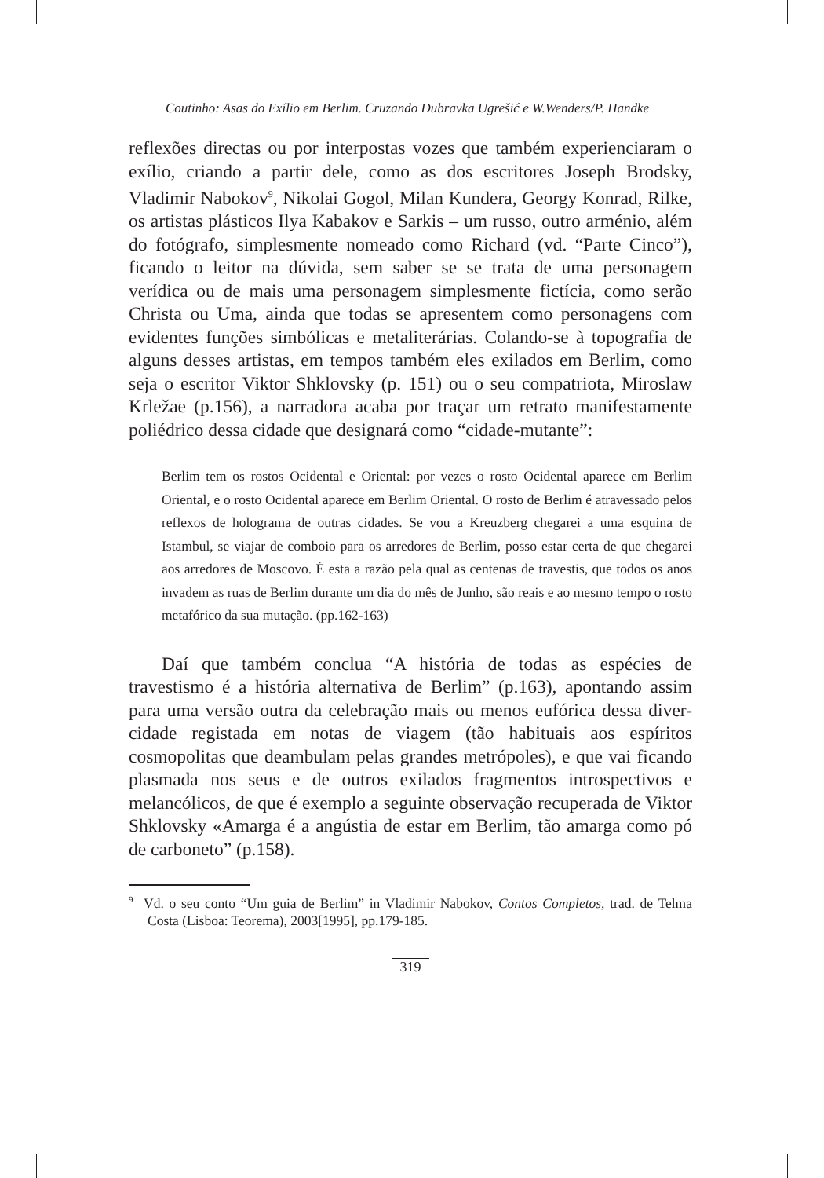Coutinho: Asas do Exílio em Berlim. Cruzando Dubravka Ugrešić e W.Wenders/P. Handke
reflexões directas ou por interpostas vozes que também experienciaram o exílio, criando a partir dele, como as dos escritores Joseph Brodsky, Vladimir Nabokov<sup>9</sup>, Nikolai Gogol, Milan Kundera, Georgy Konrad, Rilke, os artistas plásticos Ilya Kabakov e Sarkis – um russo, outro arménio, além do fotógrafo, simplesmente nomeado como Richard (vd. “Parte Cinco”), ficando o leitor na dúvida, sem saber se se trata de uma personagem verídica ou de mais uma personagem simplesmente fictícia, como serão Christa ou Uma, ainda que todas se apresentem como personagens com evidentes funções simbólicas e metaliterárias. Colando-se à topografia de alguns desses artistas, em tempos também eles exilados em Berlim, como seja o escritor Viktor Shklovsky (p. 151) ou o seu compatriota, Miroslaw Krležae (p.156), a narradora acaba por traçar um retrato manifestamente poliédrico dessa cidade que designará como “cidade-mutante”:
Berlim tem os rostos Ocidental e Oriental: por vezes o rosto Ocidental aparece em Berlim Oriental, e o rosto Ocidental aparece em Berlim Oriental. O rosto de Berlim é atravessado pelos reflexos de holograma de outras cidades. Se vou a Kreuzberg chegarei a uma esquina de Istambul, se viajar de comboio para os arredores de Berlim, posso estar certa de que chegarei aos arredores de Moscovo. É esta a razão pela qual as centenas de travestis, que todos os anos invadem as ruas de Berlim durante um dia do mês de Junho, são reais e ao mesmo tempo o rosto metafórico da sua mutação. (pp.162-163)
Daí que também conclua “A história de todas as espécies de travestismo é a história alternativa de Berlim” (p.163), apontando assim para uma versão outra da celebração mais ou menos eufórica dessa diver-cidade registada em notas de viagem (tão habituais aos espíritos cosmopolitas que deambulam pelas grandes metrópoles), e que vai ficando plasmada nos seus e de outros exilados fragmentos introspectivos e melancólicos, de que é exemplo a seguinte observação recuperada de Viktor Shklovsky «Amarga é a angústia de estar em Berlim, tão amarga como pó de carboneto” (p.158).
<sup>9</sup> Vd. o seu conto “Um guia de Berlim” in Vladimir Nabokov, Contos Completos, trad. de Telma Costa (Lisboa: Teorema), 2003[1995], pp.179-185.
319